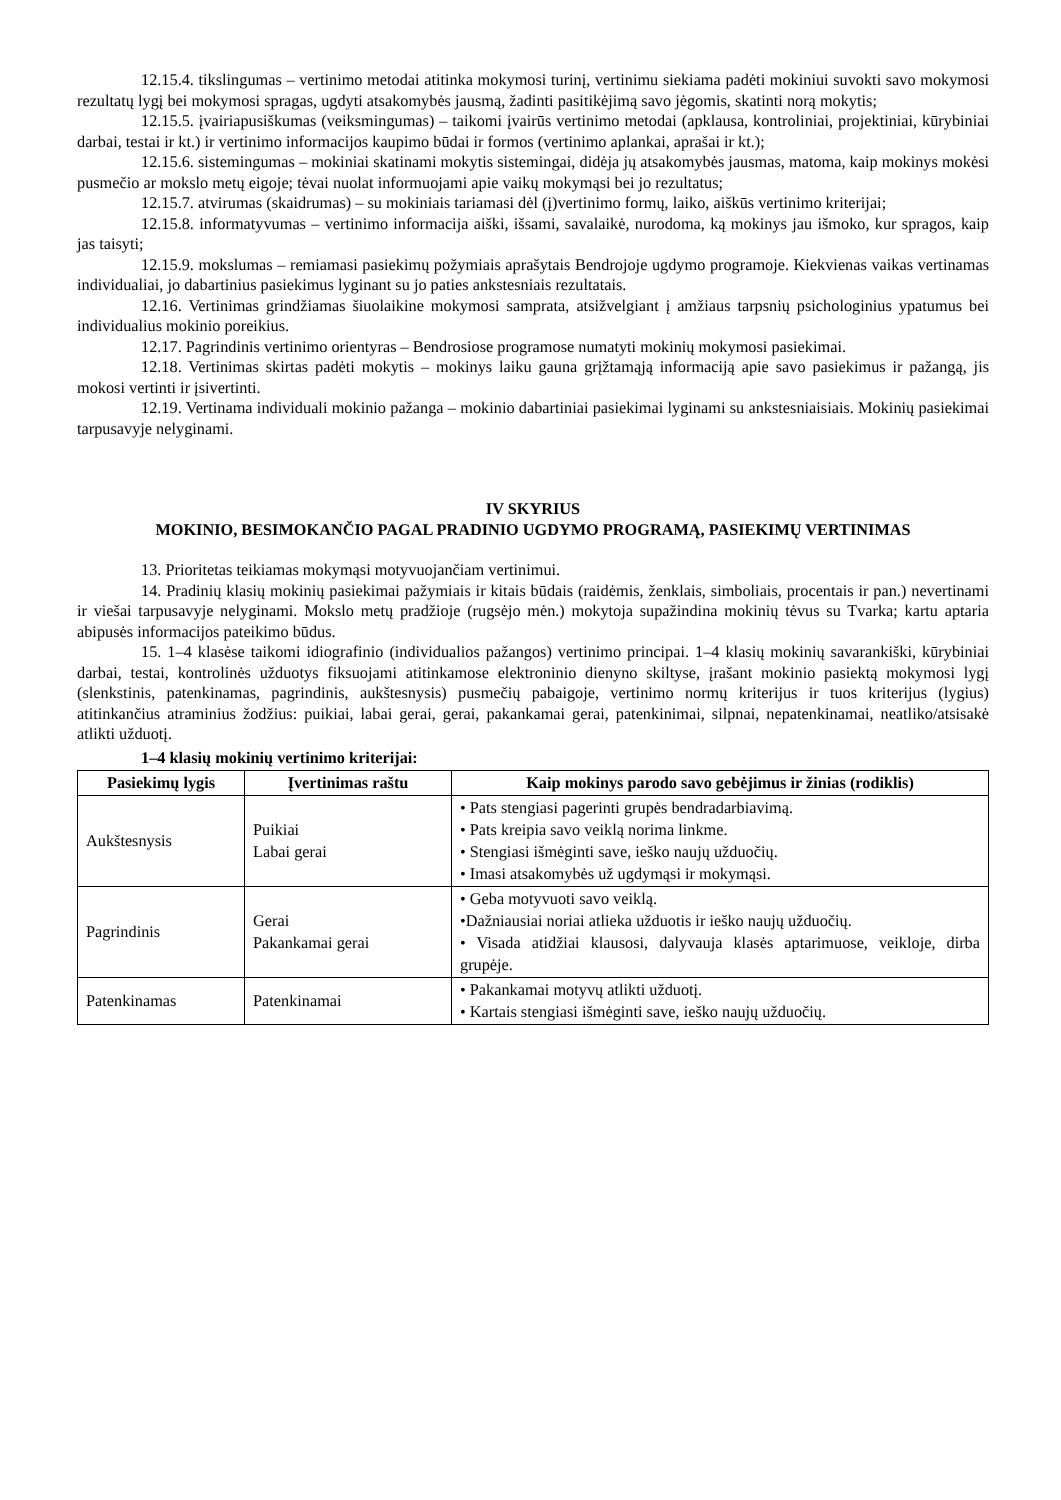12.15.4. tikslingumas – vertinimo metodai atitinka mokymosi turinį, vertinimu siekiama padėti mokiniui suvokti savo mokymosi rezultatų lygį bei mokymosi spragas, ugdyti atsakomybės jausmą, žadinti pasitikėjimą savo jėgomis, skatinti norą mokytis;
12.15.5. įvairiapusiškumas (veiksmingumas) – taikomi įvairūs vertinimo metodai (apklausa, kontroliniai, projektiniai, kūrybiniai darbai, testai ir kt.) ir vertinimo informacijos kaupimo būdai ir formos (vertinimo aplankai, aprašai ir kt.);
12.15.6. sistemingumas – mokiniai skatinami mokytis sistemingai, didėja jų atsakomybės jausmas, matoma, kaip mokinys mokėsi pusmečio ar mokslo metų eigoje; tėvai nuolat informuojami apie vaikų mokymąsi bei jo rezultatus;
12.15.7. atvirumas (skaidrumas) – su mokiniais tariamasi dėl (į)vertinimo formų, laiko, aiškūs vertinimo kriterijai;
12.15.8. informatyvumas – vertinimo informacija aiški, išsami, savalaikė, nurodoma, ką mokinys jau išmoko, kur spragos, kaip jas taisyti;
12.15.9. mokslumas – remiamasi pasiekimų požymiais aprašytais Bendrojoje ugdymo programoje. Kiekvienas vaikas vertinamas individualiai, jo dabartinius pasiekimus lyginant su jo paties ankstesniais rezultatais.
12.16. Vertinimas grindžiamas šiuolaikine mokymosi samprata, atsižvelgiant į amžiaus tarpsnių psichologinius ypatumus bei individualius mokinio poreikius.
12.17. Pagrindinis vertinimo orientyras – Bendrosiose programose numatyti mokinių mokymosi pasiekimai.
12.18. Vertinimas skirtas padėti mokytis – mokinys laiku gauna grįžtamąją informaciją apie savo pasiekimus ir pažangą, jis mokosi vertinti ir įsivertinti.
12.19. Vertinama individuali mokinio pažanga – mokinio dabartiniai pasiekimai lyginami su ankstesniaisiais. Mokinių pasiekimai tarpusavyje nelyginami.
IV SKYRIUS
MOKINIO, BESIMOKANČIO PAGAL PRADINIO UGDYMO PROGRAMĄ, PASIEKIMŲ VERTINIMAS
13. Prioritetas teikiamas mokymąsi motyvuojančiam vertinimui.
14. Pradinių klasių mokinių pasiekimai pažymiais ir kitais būdais (raidėmis, ženklais, simboliais, procentais ir pan.) nevertinami ir viešai tarpusavyje nelyginami. Mokslo metų pradžioje (rugsėjo mėn.) mokytoja supažindina mokinių tėvus su Tvarka; kartu aptaria abipusės informacijos pateikimo būdus.
15. 1–4 klasėse taikomi idiografinio (individualios pažangos) vertinimo principai. 1–4 klasių mokinių savarankiški, kūrybiniai darbai, testai, kontrolinės užduotys fiksuojami atitinkamose elektroninio dienyno skiltyse, įrašant mokinio pasiektą mokymosi lygį (slenkstinis, patenkinamas, pagrindinis, aukštesnysis) pusmečių pabaigoje, vertinimo normų kriterijus ir tuos kriterijus (lygius) atitinkančius atraminius žodžius: puikiai, labai gerai, gerai, pakankamai gerai, patenkinimai, silpnai, nepatenkinamai, neatliko/atsisakė atlikti užduotį.
1–4 klasių mokinių vertinimo kriterijai:
| Pasiekimų lygis | Įvertinimas raštu | Kaip mokinys parodo savo gebėjimus ir žinias (rodiklis) |
| --- | --- | --- |
| Aukštesnysis | Puikiai Labai gerai | • Pats stengiasi pagerinti grupės bendradarbiavimą. • Pats kreipia savo veiklą norima linkme. • Stengiasi išmėginti save, ieško naujų užduočių. • Imasi atsakomybės už ugdymąsi ir mokymąsi. |
| Pagrindinis | Gerai Pakankamai gerai | • Geba motyvuoti savo veiklą. •Dažniausiai noriai atlieka užduotis ir ieško naujų užduočių. • Visada atidžiai klausosi, dalyvauja klasės aptarimuose, veikloje, dirba grupėje. |
| Patenkinamas | Patenkinamai | • Pakankamai motyvų atlikti užduotį. • Kartais stengiasi išmėginti save, ieško naujų užduočių. |